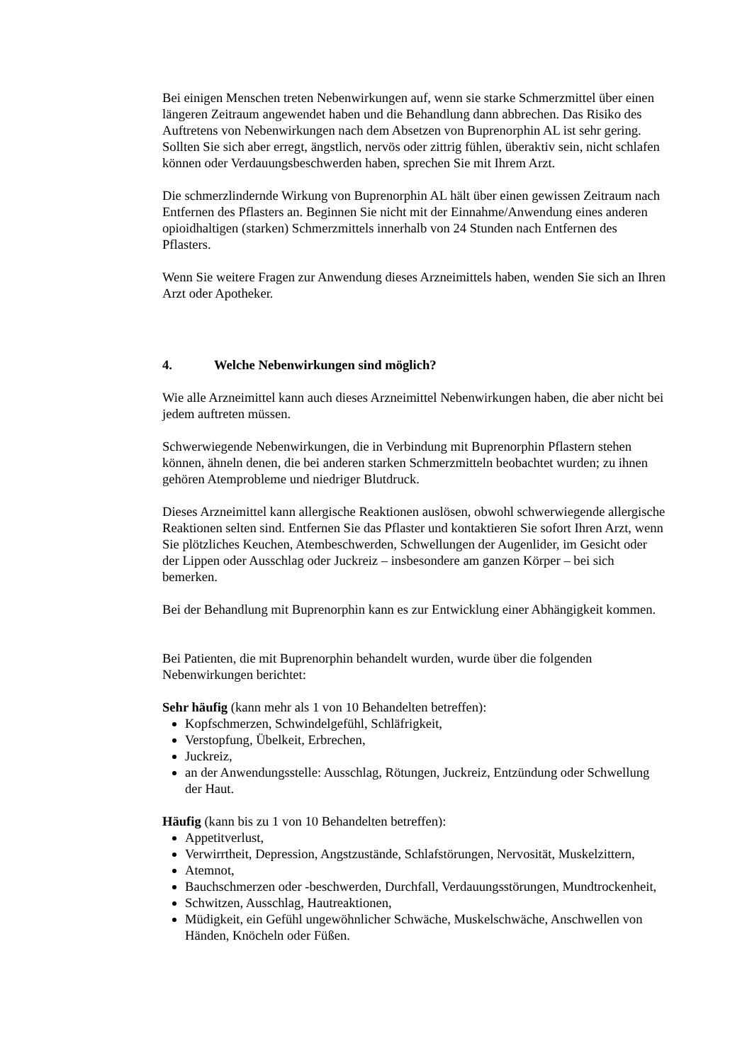Bei einigen Menschen treten Nebenwirkungen auf, wenn sie starke Schmerzmittel über einen längeren Zeitraum angewendet haben und die Behandlung dann abbrechen. Das Risiko des Auftretens von Nebenwirkungen nach dem Absetzen von Buprenorphin AL ist sehr gering.
Sollten Sie sich aber erregt, ängstlich, nervös oder zittrig fühlen, überaktiv sein, nicht schlafen können oder Verdauungsbeschwerden haben, sprechen Sie mit Ihrem Arzt.
Die schmerzlindernde Wirkung von Buprenorphin AL hält über einen gewissen Zeitraum nach Entfernen des Pflasters an. Beginnen Sie nicht mit der Einnahme/Anwendung eines anderen opioidhaltigen (starken) Schmerzmittels innerhalb von 24 Stunden nach Entfernen des Pflasters.
Wenn Sie weitere Fragen zur Anwendung dieses Arzneimittels haben, wenden Sie sich an Ihren Arzt oder Apotheker.
4. Welche Nebenwirkungen sind möglich?
Wie alle Arzneimittel kann auch dieses Arzneimittel Nebenwirkungen haben, die aber nicht bei jedem auftreten müssen.
Schwerwiegende Nebenwirkungen, die in Verbindung mit Buprenorphin Pflastern stehen können, ähneln denen, die bei anderen starken Schmerzmitteln beobachtet wurden; zu ihnen gehören Atemprobleme und niedriger Blutdruck.
Dieses Arzneimittel kann allergische Reaktionen auslösen, obwohl schwerwiegende allergische Reaktionen selten sind. Entfernen Sie das Pflaster und kontaktieren Sie sofort Ihren Arzt, wenn Sie plötzliches Keuchen, Atembeschwerden, Schwellungen der Augenlider, im Gesicht oder der Lippen oder Ausschlag oder Juckreiz – insbesondere am ganzen Körper – bei sich bemerken.
Bei der Behandlung mit Buprenorphin kann es zur Entwicklung einer Abhängigkeit kommen.
Bei Patienten, die mit Buprenorphin behandelt wurden, wurde über die folgenden Nebenwirkungen berichtet:
Sehr häufig (kann mehr als 1 von 10 Behandelten betreffen):
Kopfschmerzen, Schwindelgefühl, Schläfrigkeit,
Verstopfung, Übelkeit, Erbrechen,
Juckreiz,
an der Anwendungsstelle: Ausschlag, Rötungen, Juckreiz, Entzündung oder Schwellung der Haut.
Häufig (kann bis zu 1 von 10 Behandelten betreffen):
Appetitverlust,
Verwirrtheit, Depression, Angstzustände, Schlafstörungen, Nervosität, Muskelzittern,
Atemnot,
Bauchschmerzen oder -beschwerden, Durchfall, Verdauungsstörungen, Mundtrockenheit,
Schwitzen, Ausschlag, Hautreaktionen,
Müdigkeit, ein Gefühl ungewöhnlicher Schwäche, Muskelschwäche, Anschwellen von Händen, Knöcheln oder Füßen.